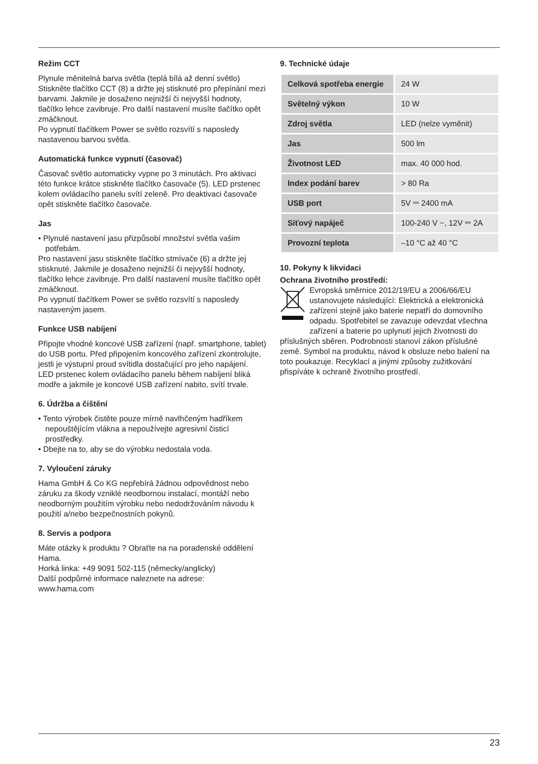Režim CCT
Plynule měnitelná barva světla (teplá bílá až denní světlo) Stiskněte tlačítko CCT (8) a držte jej stisknuté pro přepínání mezi barvami. Jakmile je dosaženo nejnižší či nejvyšší hodnoty, tlačítko lehce zavibruje. Pro další nastavení musíte tlačítko opět zmáčknout.
Po vypnutí tlačítkem Power se světlo rozsvítí s naposledy nastavenou barvou světla.
Automatická funkce vypnutí (časovač)
Časovač světlo automaticky vypne po 3 minutách. Pro aktivaci této funkce krátce stiskněte tlačítko časovače (5). LED prstenec kolem ovládacího panelu svítí zeleně. Pro deaktivaci časovače opět stiskněte tlačítko časovače.
Jas
• Plynulé nastavení jasu přizpůsobí množství světla vašim potřebám.
Pro nastavení jasu stiskněte tlačítko stmívače (6) a držte jej stisknuté. Jakmile je dosaženo nejnižší či nejvyšší hodnoty, tlačítko lehce zavibruje. Pro další nastavení musíte tlačítko opět zmáčknout.
Po vypnutí tlačítkem Power se světlo rozsvítí s naposledy nastaveným jasem.
Funkce USB nabíjení
Připojte vhodné koncové USB zařízení (např. smartphone, tablet) do USB portu. Před připojením koncového zařízení zkontrolujte, jestli je výstupní proud svítidla dostačující pro jeho napájení.
LED prstenec kolem ovládacího panelu během nabíjení bliká modře a jakmile je koncové USB zařízení nabito, svítí trvale.
6. Údržba a čištění
• Tento výrobek čistěte pouze mírně navlhčeným hadříkem nepouštějícím vlákna a nepoužívejte agresivní čisticí prostředky.
• Dbejte na to, aby se do výrobku nedostala voda.
7. Vyloučení záruky
Hama GmbH & Co KG nepřebírá žádnou odpovědnost nebo záruku za škody vzniklé neodbornou instalací, montáží nebo neodborným použitím výrobku nebo nedodržováním návodu k použití a/nebo bezpečnostních pokynů.
8. Servis a podpora
Máte otázky k produktu ? Obraťte na na poradenské oddělení Hama.
Horká linka: +49 9091 502-115 (německy/anglicky)
Další podpůrné informace naleznete na adrese:
www.hama.com
9. Technické údaje
| Celková spotřeba energie | 24 W |
| Světelný výkon | 10 W |
| Zdroj světla | LED (nelze vyměnit) |
| Jas | 500 lm |
| Životnost LED | max. 40 000 hod. |
| Index podání barev | > 80 Ra |
| USB port | 5V ⎓ 2400 mA |
| Síťový napáječ | 100-240 V ~, 12V ⎓ 2A |
| Provozní teplota | –10 °C až 40 °C |
10. Pokyny k likvidaci
Ochrana životního prostředí:
Evropská směrnice 2012/19/EU a 2006/66/EU ustanovujete následující: Elektrická a elektronická zařízení stejně jako baterie nepatří do domovního odpadu. Spotřebitel se zavazuje odevzdat všechna zařízení a baterie po uplynutí jejich životnosti do příslušných sběren. Podrobnosti stanoví zákon příslušné země. Symbol na produktu, návod k obsluze nebo balení na toto poukazuje. Recyklací a jinými způsoby zužitkování přispíváte k ochraně životního prostředí.
23